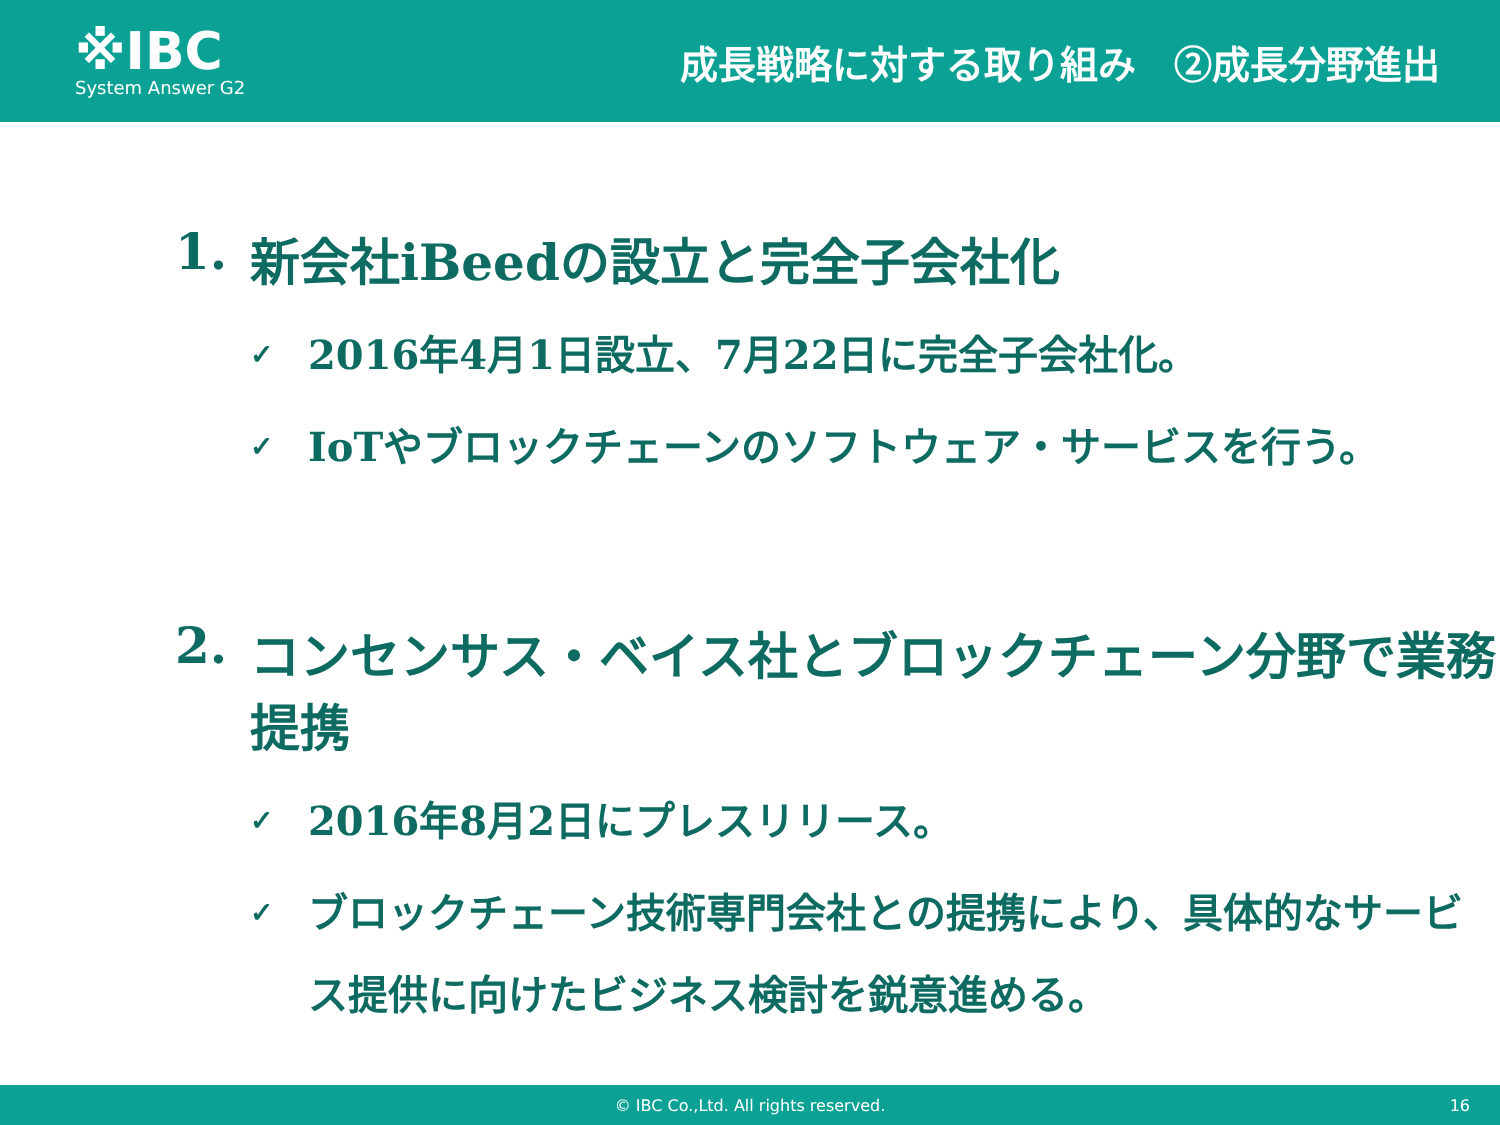※IBC
System Answer G2
成長戦略に対する取り組み　②成長分野進出
1. 新会社iBeedの設立と完全子会社化
✓ 2016年4月1日設立、7月22日に完全子会社化。
✓ IoTやブロックチェーンのソフトウェア・サービスを行う。
2. コンセンサス・ベイス社とブロックチェーン分野で業務提携
✓ 2016年8月2日にプレスリリース。
✓ ブロックチェーン技術専門会社との提携により、具体的なサービス提供に向けたビジネス検討を鋭意進める。
© IBC Co.,Ltd. All rights reserved. 16